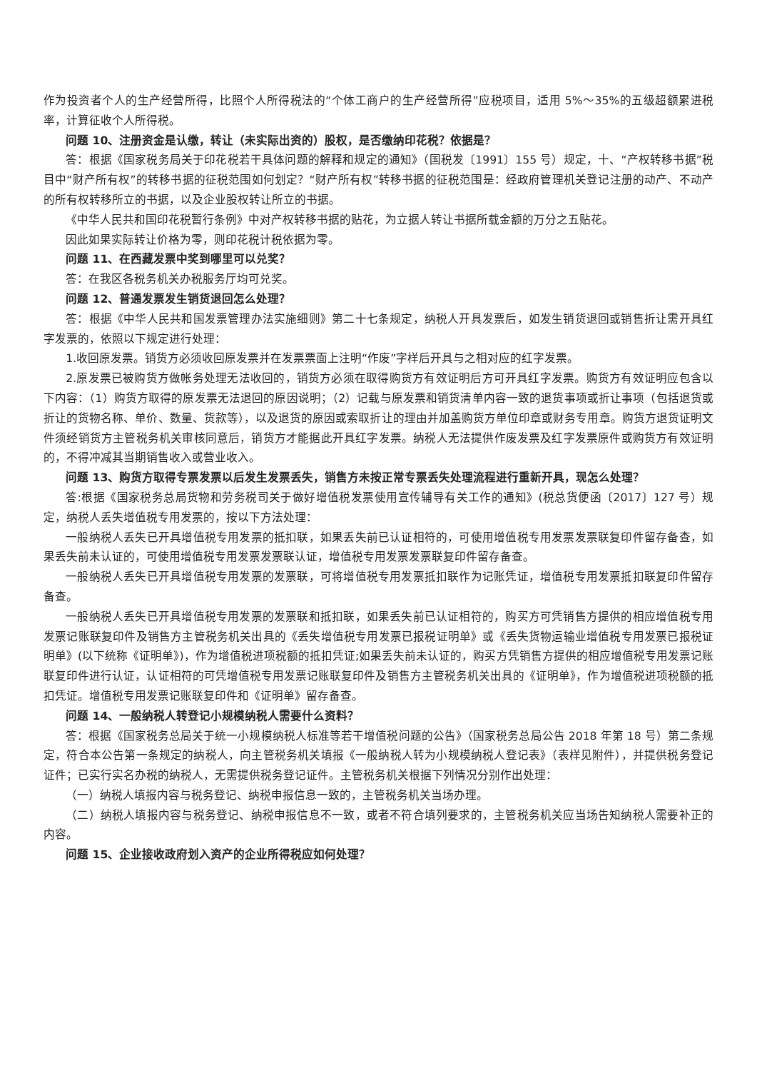作为投资者个人的生产经营所得，比照个人所得税法的“个体工商户的生产经营所得”应税项目，适用 5%～35%的五级超额累进税率，计算征收个人所得税。
问题 10、注册资金是认缴，转让（未实际出资的）股权，是否缴纳印花税？依据是？
答：根据《国家税务局关于印花税若干具体问题的解释和规定的通知》（国税发〔1991〕155 号）规定，十、“产权转移书据”税目中“财产所有权”的转移书据的征税范围如何划定？“财产所有权”转移书据的征税范围是：经政府管理机关登记注册的动产、不动产的所有权转移所立的书据，以及企业股权转让所立的书据。
《中华人民共和国印花税暂行条例》中对产权转移书据的贴花，为立据人转让书据所载金额的万分之五贴花。
因此如果实际转让价格为零，则印花税计税依据为零。
问题 11、在西藏发票中奖到哪里可以兑奖？
答：在我区各税务机关办税服务厅均可兑奖。
问题 12、普通发票发生销货退回怎么处理？
答：根据《中华人民共和国发票管理办法实施细则》第二十七条规定，纳税人开具发票后，如发生销货退回或销售折让需开具红字发票的，依照以下规定进行处理：
1.收回原发票。销货方必须收回原发票并在发票票面上注明“作废”字样后开具与之相对应的红字发票。
2.原发票已被购货方做帐务处理无法收回的，销货方必须在取得购货方有效证明后方可开具红字发票。购货方有效证明应包含以下内容：（1）购货方取得的原发票无法退回的原因说明；（2）记载与原发票和销货清单内容一致的退货事项或折让事项（包括退货或折让的货物名称、单价、数量、货款等），以及退货的原因或索取折让的理由并加盖购货方单位印章或财务专用章。购货方退货证明文件须经销货方主管税务机关审核同意后，销货方才能据此开具红字发票。纳税人无法提供作废发票及红字发票原件或购货方有效证明的，不得冲减其当期销售收入或营业收入。
问题 13、购货方取得专票发票以后发生发票丢失，销售方未按正常专票丢失处理流程进行重新开具，现怎么处理？
答:根据《国家税务总局货物和劳务税司关于做好增值税发票使用宣传辅导有关工作的通知》(税总货便函〔2017〕127 号）规定，纳税人丢失增值税专用发票的，按以下方法处理：
一般纳税人丢失已开具增值税专用发票的抵扣联，如果丢失前已认证相符的，可使用增值税专用发票发票联复印件留存备查，如果丢失前未认证的，可使用增值税专用发票发票联认证，增值税专用发票发票联复印件留存备查。
一般纳税人丢失已开具增值税专用发票的发票联，可将增值税专用发票抵扣联作为记账凭证，增值税专用发票抵扣联复印件留存备查。
一般纳税人丢失已开具增值税专用发票的发票联和抵扣联，如果丢失前已认证相符的，购买方可凭销售方提供的相应增值税专用发票记账联复印件及销售方主管税务机关出具的《丢失增值税专用发票已报税证明单》或《丢失货物运输业增值税专用发票已报税证明单》(以下统称《证明单》)，作为增值税进项税额的抵扣凭证;如果丢失前未认证的，购买方凭销售方提供的相应增值税专用发票记账联复印件进行认证，认证相符的可凭增值税专用发票记账联复印件及销售方主管税务机关出具的《证明单》，作为增值税进项税额的抵扣凭证。增值税专用发票记账联复印件和《证明单》留存备查。
问题 14、一般纳税人转登记小规模纳税人需要什么资料？
答：根据《国家税务总局关于统一小规模纳税人标准等若干增值税问题的公告》（国家税务总局公告 2018 年第 18 号）第二条规定，符合本公告第一条规定的纳税人，向主管税务机关填报《一般纳税人转为小规模纳税人登记表》（表样见附件），并提供税务登记证件；已实行实名办税的纳税人，无需提供税务登记证件。主管税务机关根据下列情况分别作出处理：
（一）纳税人填报内容与税务登记、纳税申报信息一致的，主管税务机关当场办理。
（二）纳税人填报内容与税务登记、纳税申报信息不一致，或者不符合填列要求的，主管税务机关应当场告知纳税人需要补正的内容。
问题 15、企业接收政府划入资产的企业所得税应如何处理？